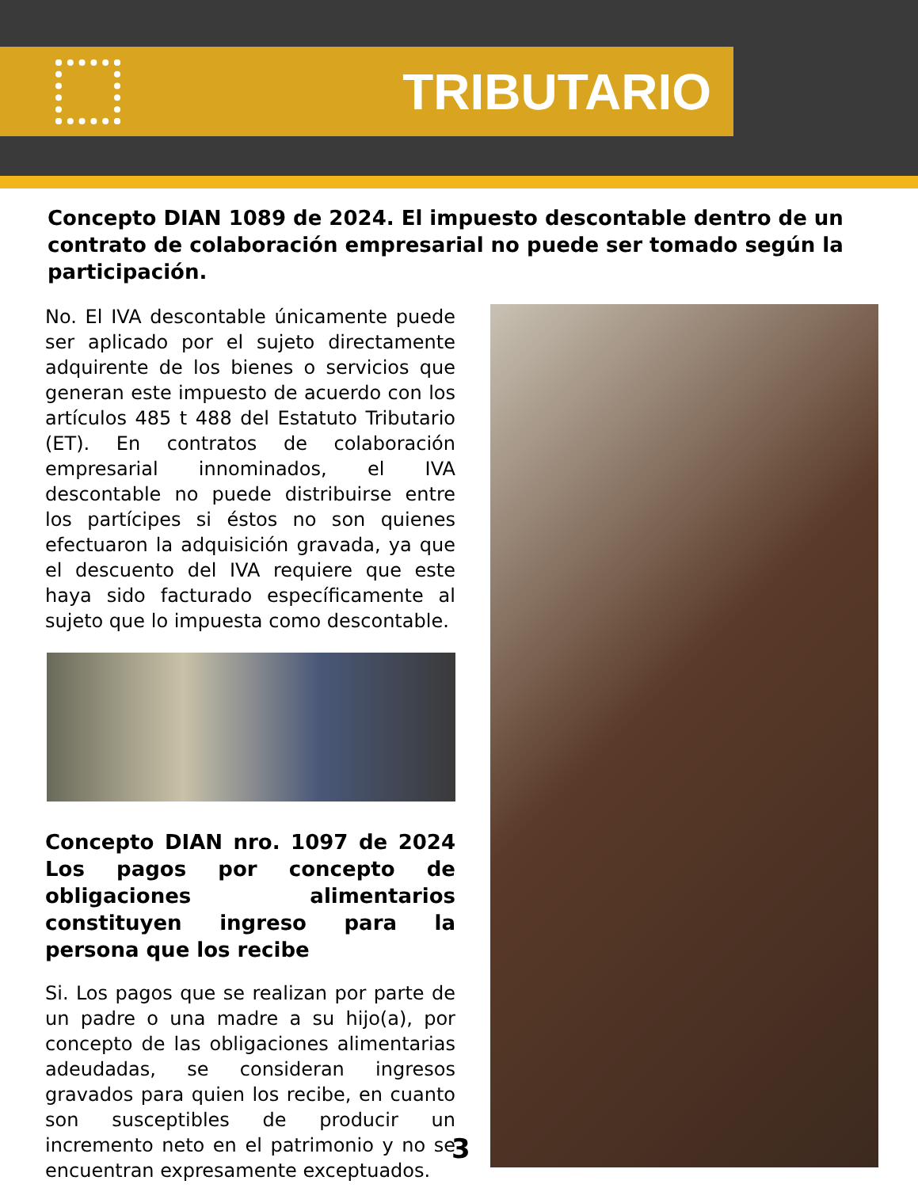TRIBUTARIO
Concepto DIAN 1089 de 2024. El impuesto descontable dentro de un contrato de colaboración empresarial no puede ser tomado según la participación.
No. El IVA descontable únicamente puede ser aplicado por el sujeto directamente adquirente de los bienes o servicios que generan este impuesto de acuerdo con los artículos 485 t 488 del Estatuto Tributario (ET). En contratos de colaboración empresarial innominados, el IVA descontable no puede distribuirse entre los partícipes si éstos no son quienes efectuaron la adquisición gravada, ya que el descuento del IVA requiere que este haya sido facturado específicamente al sujeto que lo impuesta como descontable.
Concepto DIAN nro. 1097 de 2024 Los pagos por concepto de obligaciones alimentarios constituyen ingreso para la persona que los recibe
Si. Los pagos que se realizan por parte de un padre o una madre a su hijo(a), por concepto de las obligaciones alimentarias adeudadas, se consideran ingresos gravados para quien los recibe, en cuanto son susceptibles de producir un incremento neto en el patrimonio y no se encuentran expresamente exceptuados.
3